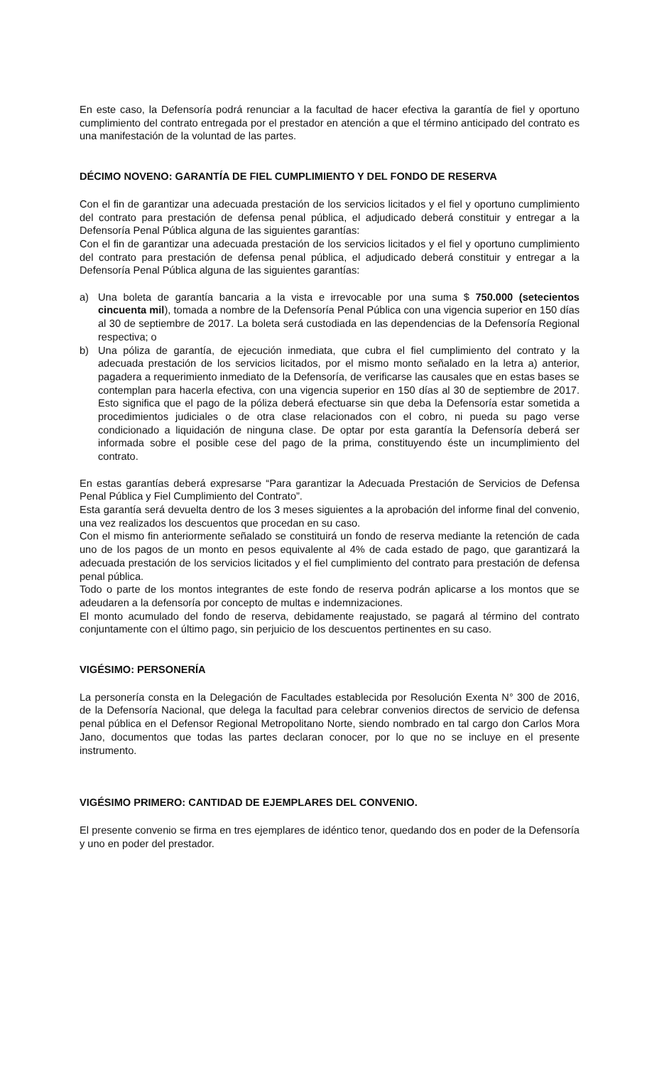En este caso, la Defensoría podrá renunciar a la facultad de hacer efectiva la garantía de fiel y oportuno cumplimiento del contrato entregada por el prestador en atención a que el término anticipado del contrato es una manifestación de la voluntad de las partes.
DÉCIMO NOVENO: GARANTÍA DE FIEL CUMPLIMIENTO Y DEL FONDO DE RESERVA
Con el fin de garantizar una adecuada prestación de los servicios licitados y el fiel y oportuno cumplimiento del contrato para prestación de defensa penal pública, el adjudicado deberá constituir y entregar a la Defensoría Penal Pública alguna de las siguientes garantías:
Con el fin de garantizar una adecuada prestación de los servicios licitados y el fiel y oportuno cumplimiento del contrato para prestación de defensa penal pública, el adjudicado deberá constituir y entregar a la Defensoría Penal Pública alguna de las siguientes garantías:
a) Una boleta de garantía bancaria a la vista e irrevocable por una suma $ 750.000 (setecientos cincuenta mil), tomada a nombre de la Defensoría Penal Pública con una vigencia superior en 150 días al 30 de septiembre de 2017. La boleta será custodiada en las dependencias de la Defensoría Regional respectiva; o
b) Una póliza de garantía, de ejecución inmediata, que cubra el fiel cumplimiento del contrato y la adecuada prestación de los servicios licitados, por el mismo monto señalado en la letra a) anterior, pagadera a requerimiento inmediato de la Defensoría, de verificarse las causales que en estas bases se contemplan para hacerla efectiva, con una vigencia superior en 150 días al 30 de septiembre de 2017. Esto significa que el pago de la póliza deberá efectuarse sin que deba la Defensoría estar sometida a procedimientos judiciales o de otra clase relacionados con el cobro, ni pueda su pago verse condicionado a liquidación de ninguna clase. De optar por esta garantía la Defensoría deberá ser informada sobre el posible cese del pago de la prima, constituyendo éste un incumplimiento del contrato.
En estas garantías deberá expresarse “Para garantizar la Adecuada Prestación de Servicios de Defensa Penal Pública y Fiel Cumplimiento del Contrato”.
Esta garantía será devuelta dentro de los 3 meses siguientes a la aprobación del informe final del convenio, una vez realizados los descuentos que procedan en su caso.
Con el mismo fin anteriormente señalado se constituirá un fondo de reserva mediante la retención de cada uno de los pagos de un monto en pesos equivalente al 4% de cada estado de pago, que garantizará la adecuada prestación de los servicios licitados y el fiel cumplimiento del contrato para prestación de defensa penal pública.
Todo o parte de los montos integrantes de este fondo de reserva podrán aplicarse a los montos que se adeudaren a la defensoría por concepto de multas e indemnizaciones.
El monto acumulado del fondo de reserva, debidamente reajustado, se pagará al término del contrato conjuntamente con el último pago, sin perjuicio de los descuentos pertinentes en su caso.
VIGÉSIMO: PERSONERÍA
La personería consta en la Delegación de Facultades establecida por Resolución Exenta N° 300 de 2016, de la Defensoría Nacional, que delega la facultad para celebrar convenios directos de servicio de defensa penal pública en el Defensor Regional Metropolitano Norte, siendo nombrado en tal cargo don Carlos Mora Jano, documentos que todas las partes declaran conocer, por lo que no se incluye en el presente instrumento.
VIGÉSIMO PRIMERO: CANTIDAD DE EJEMPLARES DEL CONVENIO.
El presente convenio se firma en tres ejemplares de idéntico tenor, quedando dos en poder de la Defensoría y uno en poder del prestador.